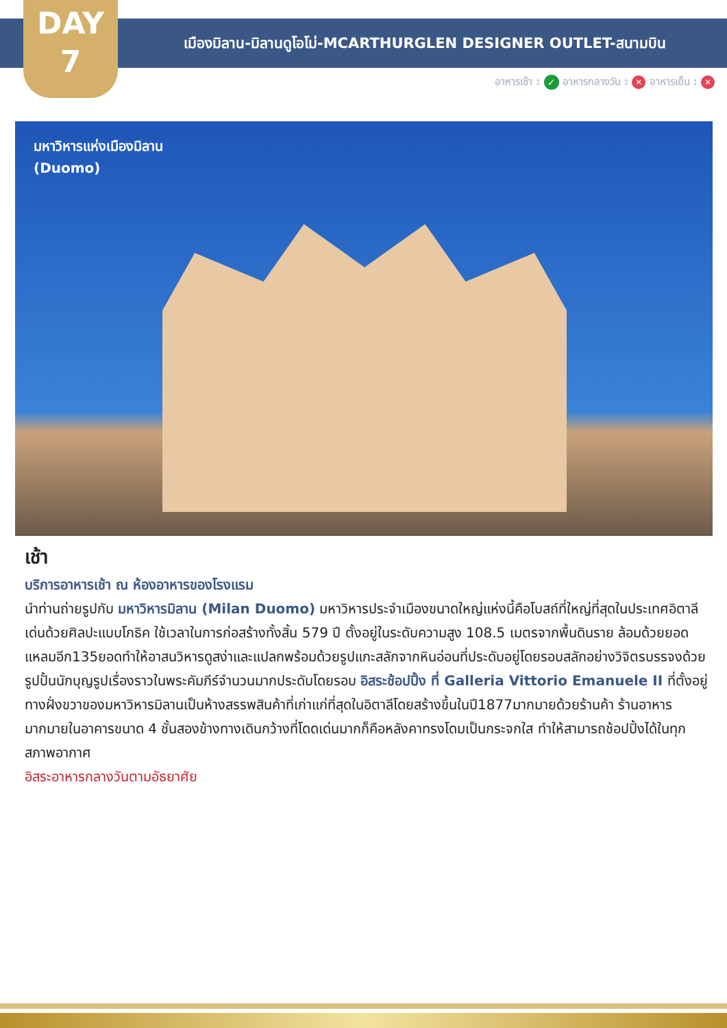DAY
7
เมืองมิลาน-มิลานดูโอโม่-MCARTHURGLEN DESIGNER OUTLET-สนามบิน
อาหารเช้า : ✓ อาหารกลางวัน : ✕ อาหารเย็น : ✕
มหาวิหารแห่งเมืองมิลาน
(Duomo)
เช้า
บริการอาหารเช้า ณ ห้องอาหารของโรงแรม
นำท่านถ่ายรูปกับ มหาวิหารมิลาน (Milan Duomo) มหาวิหารประจำเมืองขนาดใหญ่แห่งนี้คือโบสถ์ที่ใหญ่ที่สุดในประเทศอิตาลีเด่นด้วยศิลปะแบบโกธิค ใช้เวลาในการก่อสร้างทั้งสิ้น 579 ปี ตั้งอยู่ในระดับความสูง 108.5 เมตรจากพื้นดินราย ล้อมด้วยยอดแหลมอีก135ยอดทำให้อาสนวิหารดูสง่าและแปลกพร้อมด้วยรูปแกะสลักจากหินอ่อนที่ประดับอยู่โดยรอบสลักอย่างวิจิตรบรรจงด้วยรูปปั้นนักบุญรูปเรื่องราวในพระคัมภีร์จำนวนมากประดับโดยรอบ อิสระช้อปปิ้ง ที่ Galleria Vittorio Emanuele II ที่ตั้งอยู่ทางฝั่งขวาของมหาวิหารมิลานเป็นห้างสรรพสินค้าที่เก่าแก่ที่สุดในอิตาลีโดยสร้างขึ้นในปี1877มากมายด้วยร้านค้า ร้านอาหารมากมายในอาคารขนาด 4 ชั้นสองข้างทางเดินกว้างที่โดดเด่นมากก็คือหลังคาทรงโดมเป็นกระจกใส ทำให้สามารถช้อปปิ้งได้ในทุกสภาพอากาศ
อิสระอาหารกลางวันตามอัธยาศัย